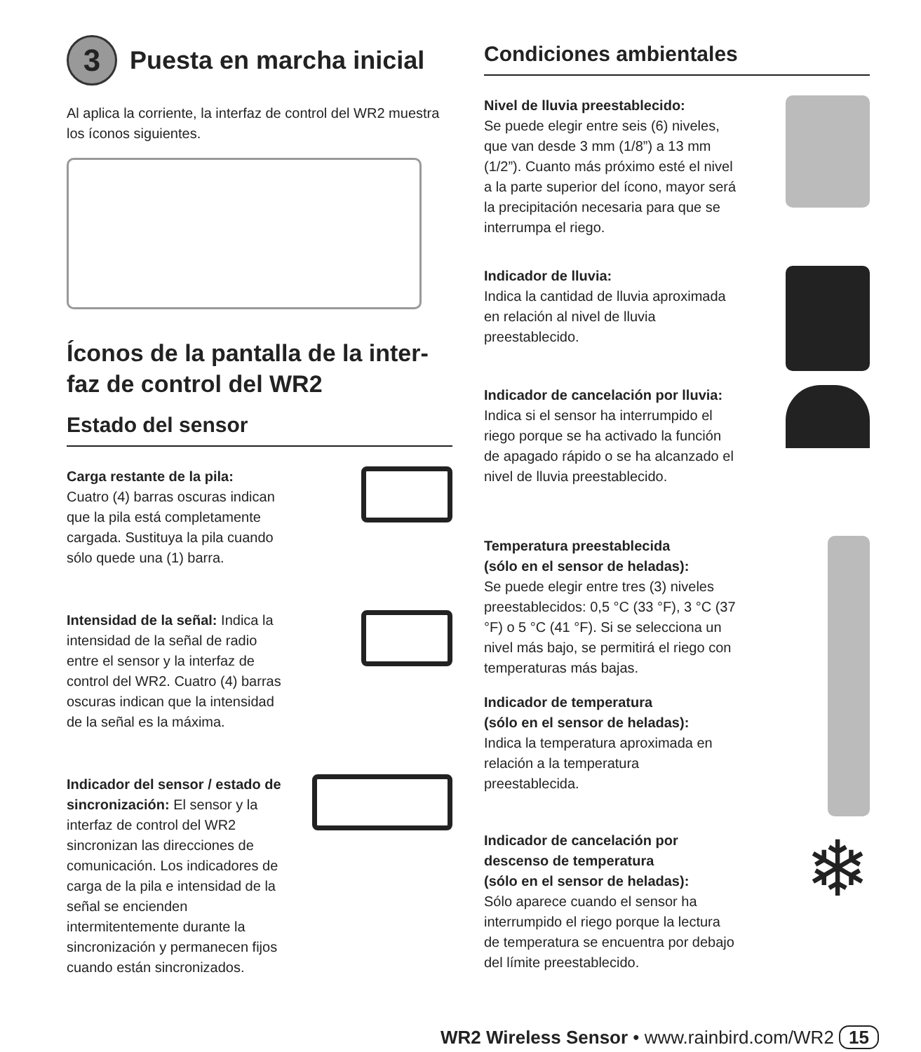3 Puesta en marcha inicial
Al aplica la corriente, la interfaz de control del WR2 muestra los íconos siguientes.
Íconos de la pantalla de la inter-faz de control del WR2
Estado del sensor
Carga restante de la pila:
Cuatro (4) barras oscuras indican que la pila está completamente cargada. Sustituya la pila cuando sólo quede una (1) barra.
Intensidad de la señal: Indica la intensidad de la señal de radio entre el sensor y la interfaz de control del WR2. Cuatro (4) barras oscuras indican que la intensidad de la señal es la máxima.
Indicador del sensor / estado de sincronización: El sensor y la interfaz de control del WR2 sincronizan las direcciones de comunicación. Los indicadores de carga de la pila e intensidad de la señal se encienden intermitentemente durante la sincronización y permanecen fijos cuando están sincronizados.
Condiciones ambientales
Nivel de lluvia preestablecido:
Se puede elegir entre seis (6) niveles, que van desde 3 mm (1/8”) a 13 mm (1/2”). Cuanto más próximo esté el nivel a la parte superior del ícono, mayor será la precipitación necesaria para que se interrumpa el riego.
Indicador de lluvia:
Indica la cantidad de lluvia aproximada en relación al nivel de lluvia preestablecido.
Indicador de cancelación por lluvia:
Indica si el sensor ha interrumpido el riego porque se ha activado la función de apagado rápido o se ha alcanzado el nivel de lluvia preestablecido.
Temperatura preestablecida
(sólo en el sensor de heladas):
Se puede elegir entre tres (3) niveles preestablecidos: 0,5 °C (33 °F), 3 °C (37 °F) o 5 °C (41 °F). Si se selecciona un nivel más bajo, se permitirá el riego con temperaturas más bajas.
Indicador de temperatura
(sólo en el sensor de heladas):
Indica la temperatura aproximada en relación a la temperatura preestablecida.
Indicador de cancelación por descenso de temperatura
(sólo en el sensor de heladas):
Sólo aparece cuando el sensor ha interrumpido el riego porque la lectura de temperatura se encuentra por debajo del límite preestablecido.
❄
WR2 Wireless Sensor • www.rainbird.com/WR2 15